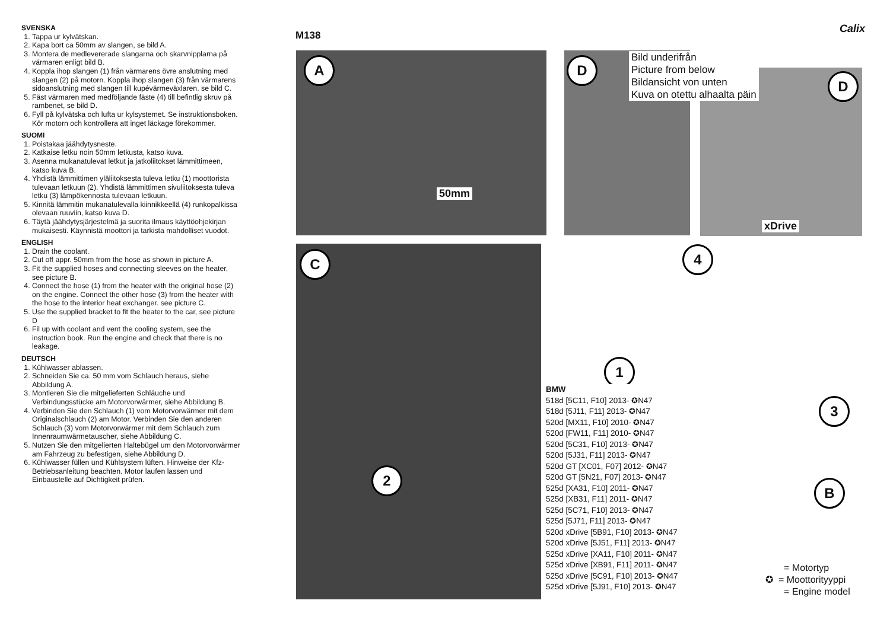SVENSKA
1. Tappa ur kylvätskan.
2. Kapa bort ca 50mm av slangen, se bild A.
3. Montera de medlevererade slangarna och skarvnipplarna på värmaren enligt bild B.
4. Koppla ihop slangen (1) från värmarens övre anslutning med slangen (2) på motorn. Koppla ihop slangen (3) från värmarens sidoanslutning med slangen till kupévärmeväxlaren. se bild C.
5. Fäst värmaren med medföljande fäste (4) till befintlig skruv på rambenet, se bild D.
6. Fyll på kylvätska och lufta ur kylsystemet. Se instruktionsboken. Kör motorn och kontrollera att inget läckage förekommer.
SUOMI
1. Poistakaa jäähdytysneste.
2. Katkaise letku noin 50mm letkusta, katso kuva.
3. Asenna mukanatulevat letkut ja jatkoliitokset lämmittimeen, katso kuva B.
4. Yhdistä lämmittimen yläliitoksesta tuleva letku (1) moottorista tulevaan letkuun (2). Yhdistä lämmittimen sivuliitoksesta tuleva letku (3) lämpökennosta tulevaan letkuun.
5. Kinnitä lämmitin mukanatulevalla kiinnikkeellä (4) runkopalkissa olevaan ruuviin, katso kuva D.
6. Täytä jäähdytysjärjestelmä ja suorita ilmaus käyttöohjekirjan mukaisesti. Käynnistä moottori ja tarkista mahdolliset vuodot.
ENGLISH
1. Drain the coolant.
2. Cut off appr. 50mm from the hose as shown in picture A.
3. Fit the supplied hoses and connecting sleeves on the heater, see picture B.
4. Connect the hose (1) from the heater with the original hose (2) on the engine. Connect the other hose (3) from the heater with the hose to the interior heat exchanger. see picture C.
5. Use the supplied bracket to fit the heater to the car, see picture D
6. Fil up with coolant and vent the cooling system, see the instruction book. Run the engine and check that there is no leakage.
DEUTSCH
1. Kühlwasser ablassen.
2. Schneiden Sie ca. 50 mm vom Schlauch heraus, siehe Abbildung A.
3. Montieren Sie die mitgelieferten Schläuche und Verbindungsstücke am Motorvorwärmer, siehe Abbildung B.
4. Verbinden Sie den Schlauch (1) vom Motorvorwärmer mit dem Originalschlauch (2) am Motor. Verbinden Sie den anderen Schlauch (3) vom Motorvorwärmer mit dem Schlauch zum Innenraumwärmetauscher, siehe Abbildung C.
5. Nutzen Sie den mitgelierten Haltebügel um den Motorvorwärmer am Fahrzeug zu befestigen, siehe Abbildung D.
6. Kühlwasser füllen und Kühlsystem lüften. Hinweise der Kfz-Betriebsanleitung beachten. Motor laufen lassen und Einbaustelle auf Dichtigkeit prüfen.
M138
Calix
A D
D
C 4
1
3
B
2
50mm
xDrive
Bild underifrån
Picture from below
Bildansicht von unten
Kuva on otettu alhaalta päin
BMW
518d [5C11, F10] 2013- ✪N47
518d [5J11, F11] 2013- ✪N47
520d [MX11, F10] 2010- ✪N47
520d [FW11, F11] 2010- ✪N47
520d [5C31, F10] 2013- ✪N47
520d [5J31, F11] 2013- ✪N47
520d GT [XC01, F07] 2012- ✪N47
520d GT [5N21, F07] 2013- ✪N47
525d [XA31, F10] 2011- ✪N47
525d [XB31, F11] 2011- ✪N47
525d [5C71, F10] 2013- ✪N47
525d [5J71, F11] 2013- ✪N47
520d xDrive [5B91, F10] 2013- ✪N47
520d xDrive [5J51, F11] 2013- ✪N47
525d xDrive [XA11, F10] 2011- ✪N47
525d xDrive [XB91, F11] 2011- ✪N47
525d xDrive [5C91, F10] 2013- ✪N47
525d xDrive [5J91, F10] 2013- ✪N47
= Motortyp
✪ = Moottorityyppi
= Engine model